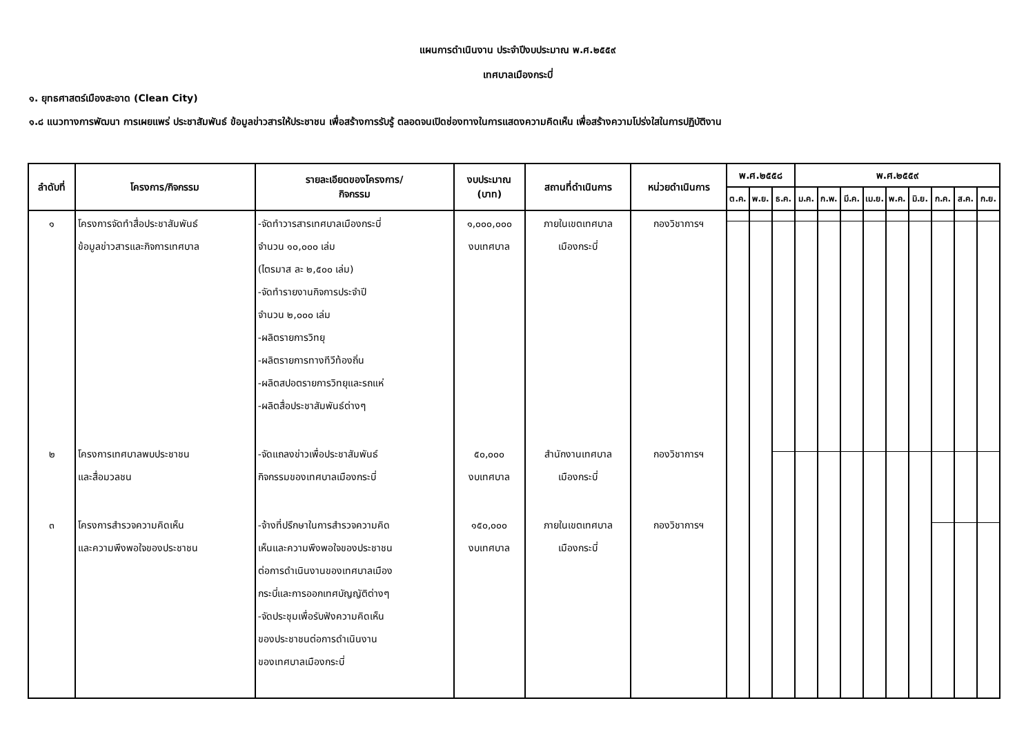แผนการดำเนินงาน ประจำปีงบประมาณ พ.ศ.๒๕๕๙
เทศบาลเมืองกระบี่
๑. ยุทธศาสตร์เมืองสะอาด (Clean City)
๑.๘ แนวทางการพัฒนา การเผยแพร่ ประชาสัมพันธ์ ข้อมูลข่าวสารให้ประชาชน เพื่อสร้างการรับรู้ ตลอดจนเปิดช่องทางในการแสดงความคิดเห็น เพื่อสร้างความโปร่งใสในการปฏิบัติงาน
| ลำดับที่ | โครงการ/กิจกรรม | รายละเอียดของโครงการ/ กิจกรรม | งบประมาณ (บาท) | สถานที่ดำเนินการ | หน่วยดำเนินการ | พ.ศ.๒๕๕๘ | | | พ.ศ.๒๕๕๙ | | | | | | | | |
| --- | --- | --- | --- | --- | --- | --- | --- | --- | --- | --- | --- | --- | --- | --- | --- | --- | --- |
| | | | | | | ต.ค. | พ.ย. | ธ.ค. | ม.ค. | ก.พ. | มี.ค. | เม.ย. | พ.ค. | มิ.ย. | ก.ค. | ส.ค. | ก.ย. |
| ๑ | โครงการจัดทำสื่อประชาสัมพันธ์ ข้อมูลข่าวสารและกิจการเทศบาล | -จัดทำวารสารเทศบาลเมืองกระบี่ จำนวน ๑๐,๐๐๐ เล่ม (ไตรมาส ละ ๒,๕๐๐ เล่ม) -จัดทำรายงานกิจการประจำปี จำนวน ๒,๐๐๐ เล่ม -ผลิตรายการวิทยุ -ผลิตรายการทางทีวีท้องถิ่น -ผลิตสปอตรายการวิทยุและรถแห่ -ผลิตสื่อประชาสัมพันธ์ต่างๆ | ๑,๐๐๐,๐๐๐ งบเทศบาล | ภายในเขตเทศบาล เมืองกระบี่ | กองวิชาการฯ | | | | | | | | | | | | |
| ๒ | โครงการเทศบาลพบประชาชน และสื่อมวลชน | -จัดแถลงข่าวเพื่อประชาสัมพันธ์ กิจกรรมของเทศบาลเมืองกระบี่ | ๕๐,๐๐๐ งบเทศบาล | สำนักงานเทศบาล เมืองกระบี่ | กองวิชาการฯ | | | | | | | | | | | | |
| ๓ | โครงการสำรวจความคิดเห็น และความพึงพอใจของประชาชน | -จ้างที่ปรึกษาในการสำรวจความคิด เห็นและความพึงพอใจของประชาชน ต่อการดำเนินงานของเทศบาลเมือง กระบี่และการออกเทศบัญญัติต่างๆ -จัดประชุมเพื่อรับฟังความคิดเห็น ของประชาชนต่อการดำเนินงาน ของเทศบาลเมืองกระบี่ | ๑๕๐,๐๐๐ งบเทศบาล | ภายในเขตเทศบาล เมืองกระบี่ | กองวิชาการฯ | | | | | | | | | | | | |